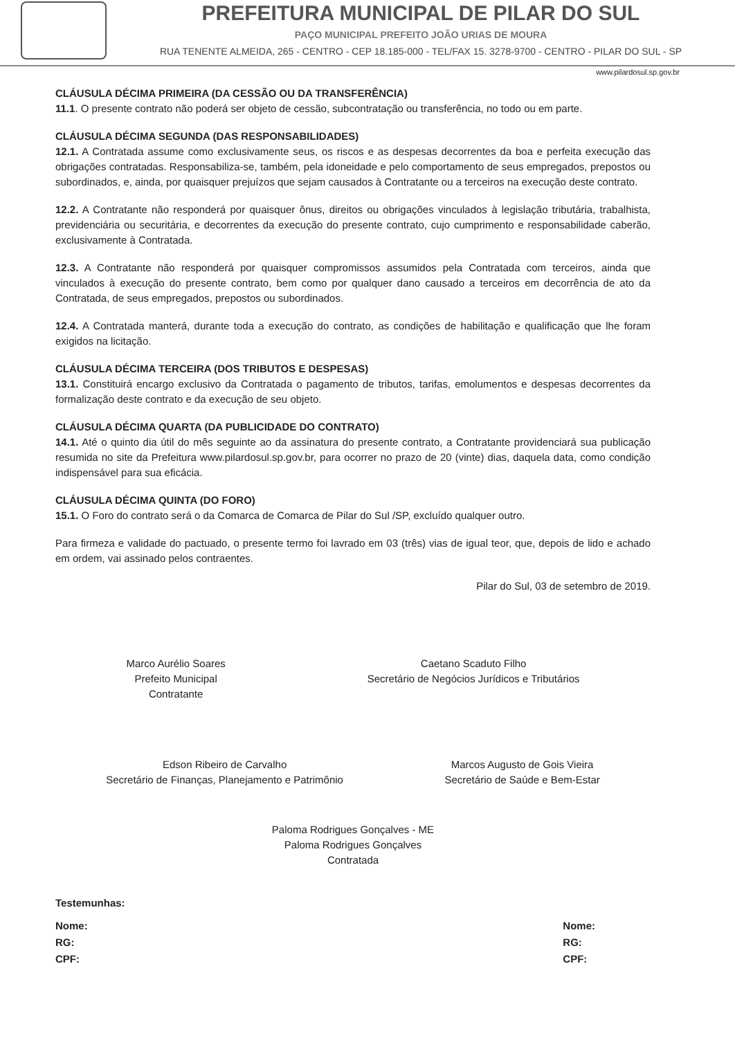PREFEITURA MUNICIPAL DE PILAR DO SUL
PAÇO MUNICIPAL PREFEITO JOÃO URIAS DE MOURA
RUA TENENTE ALMEIDA, 265 - CENTRO - CEP 18.185-000 - TEL/FAX 15. 3278-9700 - CENTRO - PILAR DO SUL - SP
www.pilardosul.sp.gov.br
CLÁUSULA DÉCIMA PRIMEIRA (DA CESSÃO OU DA TRANSFERÊNCIA)
11.1. O presente contrato não poderá ser objeto de cessão, subcontratação ou transferência, no todo ou em parte.
CLÁUSULA DÉCIMA SEGUNDA (DAS RESPONSABILIDADES)
12.1. A Contratada assume como exclusivamente seus, os riscos e as despesas decorrentes da boa e perfeita execução das obrigações contratadas. Responsabiliza-se, também, pela idoneidade e pelo comportamento de seus empregados, prepostos ou subordinados, e, ainda, por quaisquer prejuízos que sejam causados à Contratante ou a terceiros na execução deste contrato.
12.2. A Contratante não responderá por quaisquer ônus, direitos ou obrigações vinculados à legislação tributária, trabalhista, previdenciária ou securitária, e decorrentes da execução do presente contrato, cujo cumprimento e responsabilidade caberão, exclusivamente à Contratada.
12.3. A Contratante não responderá por quaisquer compromissos assumidos pela Contratada com terceiros, ainda que vinculados à execução do presente contrato, bem como por qualquer dano causado a terceiros em decorrência de ato da Contratada, de seus empregados, prepostos ou subordinados.
12.4. A Contratada manterá, durante toda a execução do contrato, as condições de habilitação e qualificação que lhe foram exigidos na licitação.
CLÁUSULA DÉCIMA TERCEIRA (DOS TRIBUTOS E DESPESAS)
13.1. Constituirá encargo exclusivo da Contratada o pagamento de tributos, tarifas, emolumentos e despesas decorrentes da formalização deste contrato e da execução de seu objeto.
CLÁUSULA DÉCIMA QUARTA (DA PUBLICIDADE DO CONTRATO)
14.1. Até o quinto dia útil do mês seguinte ao da assinatura do presente contrato, a Contratante providenciará sua publicação resumida no site da Prefeitura www.pilardosul.sp.gov.br, para ocorrer no prazo de 20 (vinte) dias, daquela data, como condição indispensável para sua eficácia.
CLÁUSULA DÉCIMA QUINTA (DO FORO)
15.1. O Foro do contrato será o da Comarca de Comarca de Pilar do Sul /SP, excluído qualquer outro.
Para firmeza e validade do pactuado, o presente termo foi lavrado em 03 (três) vias de igual teor, que, depois de lido e achado em ordem, vai assinado pelos contraentes.
Pilar do Sul, 03 de setembro de 2019.
Marco Aurélio Soares
Prefeito Municipal
Contratante
Caetano Scaduto Filho
Secretário de Negócios Jurídicos e Tributários
Edson Ribeiro de Carvalho
Secretário de Finanças, Planejamento e Patrimônio
Marcos Augusto de Gois Vieira
Secretário de Saúde e Bem-Estar
Paloma Rodrigues Gonçalves - ME
Paloma Rodrigues Gonçalves
Contratada
Testemunhas:
Nome:
RG:
CPF:
Nome:
RG:
CPF: